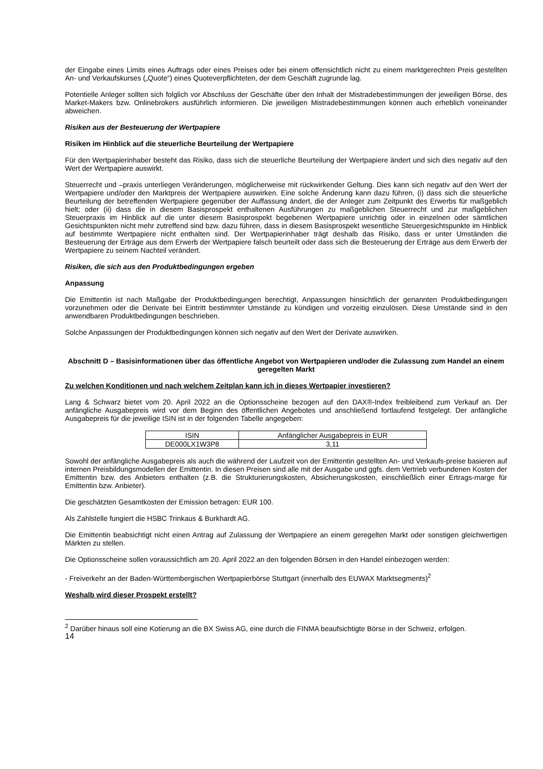der Eingabe eines Limits eines Auftrags oder eines Preises oder bei einem offensichtlich nicht zu einem marktgerechten Preis gestellten An- und Verkaufskurses („Quote“) eines Quoteverpflichteten, der dem Geschäft zugrunde lag.
Potentielle Anleger sollten sich folglich vor Abschluss der Geschäfte über den Inhalt der Mistradebestimmungen der jeweiligen Börse, des Market-Makers bzw. Onlinebrokers ausführlich informieren. Die jeweiligen Mistradebestimmungen können auch erheblich voneinander abweichen.
Risiken aus der Besteuerung der Wertpapiere
Risiken im Hinblick auf die steuerliche Beurteilung der Wertpapiere
Für den Wertpapierinhaber besteht das Risiko, dass sich die steuerliche Beurteilung der Wertpapiere ändert und sich dies negativ auf den Wert der Wertpapiere auswirkt.
Steuerrecht und –praxis unterliegen Veränderungen, möglicherweise mit rückwirkender Geltung. Dies kann sich negativ auf den Wert der Wertpapiere und/oder den Marktpreis der Wertpapiere auswirken. Eine solche Änderung kann dazu führen, (i) dass sich die steuerliche Beurteilung der betreffenden Wertpapiere gegenüber der Auffassung ändert, die der Anleger zum Zeitpunkt des Erwerbs für maßgeblich hielt; oder (ii) dass die in diesem Basisprospekt enthaltenen Ausführungen zu maßgeblichen Steuerrecht und zur maßgeblichen Steuerpraxis im Hinblick auf die unter diesem Basisprospekt begebenen Wertpapiere unrichtig oder in einzelnen oder sämtlichen Gesichtspunkten nicht mehr zutreffend sind bzw. dazu führen, dass in diesem Basisprospekt wesentliche Steuergesichtspunkte im Hinblick auf bestimmte Wertpapiere nicht enthalten sind. Der Wertpapierinhaber trägt deshalb das Risiko, dass er unter Umständen die Besteuerung der Erträge aus dem Erwerb der Wertpapiere falsch beurteilt oder dass sich die Besteuerung der Erträge aus dem Erwerb der Wertpapiere zu seinem Nachteil verändert.
Risiken, die sich aus den Produktbedingungen ergeben
Anpassung
Die Emittentin ist nach Maßgabe der Produktbedingungen berechtigt, Anpassungen hinsichtlich der genannten Produktbedingungen vorzunehmen oder die Derivate bei Eintritt bestimmter Umstände zu kündigen und vorzeitig einzulösen. Diese Umstände sind in den anwendbaren Produktbedingungen beschrieben.
Solche Anpassungen der Produktbedingungen können sich negativ auf den Wert der Derivate auswirken.
Abschnitt D – Basisinformationen über das öffentliche Angebot von Wertpapieren und/oder die Zulassung zum Handel an einem geregelten Markt
Zu welchen Konditionen und nach welchem Zeitplan kann ich in dieses Wertpapier investieren?
Lang & Schwarz bietet vom 20. April 2022 an die Optionsscheine bezogen auf den DAX®-Index freibleibend zum Verkauf an. Der anfängliche Ausgabepreis wird vor dem Beginn des öffentlichen Angebotes und anschließend fortlaufend festgelegt. Der anfängliche Ausgabepreis für die jeweilige ISIN ist in der folgenden Tabelle angegeben:
| ISIN | Anfänglicher Ausgabepreis in EUR |
| --- | --- |
| DE000LX1W3P8 | 3,11 |
Sowohl der anfängliche Ausgabepreis als auch die während der Laufzeit von der Emittentin gestellten An- und Verkaufs-preise basieren auf internen Preisbildungsmodellen der Emittentin. In diesen Preisen sind alle mit der Ausgabe und ggfs. dem Vertrieb verbundenen Kosten der Emittentin bzw. des Anbieters enthalten (z.B. die Strukturierungskosten, Absicherungskosten, einschließlich einer Ertrags-marge für Emittentin bzw. Anbieter).
Die geschätzten Gesamtkosten der Emission betragen: EUR 100.
Als Zahlstelle fungiert die HSBC Trinkaus & Burkhardt AG.
Die Emittentin beabsichtigt nicht einen Antrag auf Zulassung der Wertpapiere an einem geregelten Markt oder sonstigen gleichwertigen Märkten zu stellen.
Die Optionsscheine sollen voraussichtlich am 20. April 2022 an den folgenden Börsen in den Handel einbezogen werden:
- Freiverkehr an der Baden-Württembergischen Wertpapierbörse Stuttgart (innerhalb des EUWAX Marktsegments)<sup>2</sup>
Weshalb wird dieser Prospekt erstellt?
<sup>2</sup> Darüber hinaus soll eine Kotierung an die BX Swiss AG, eine durch die FINMA beaufsichtigte Börse in der Schweiz, erfolgen.
14